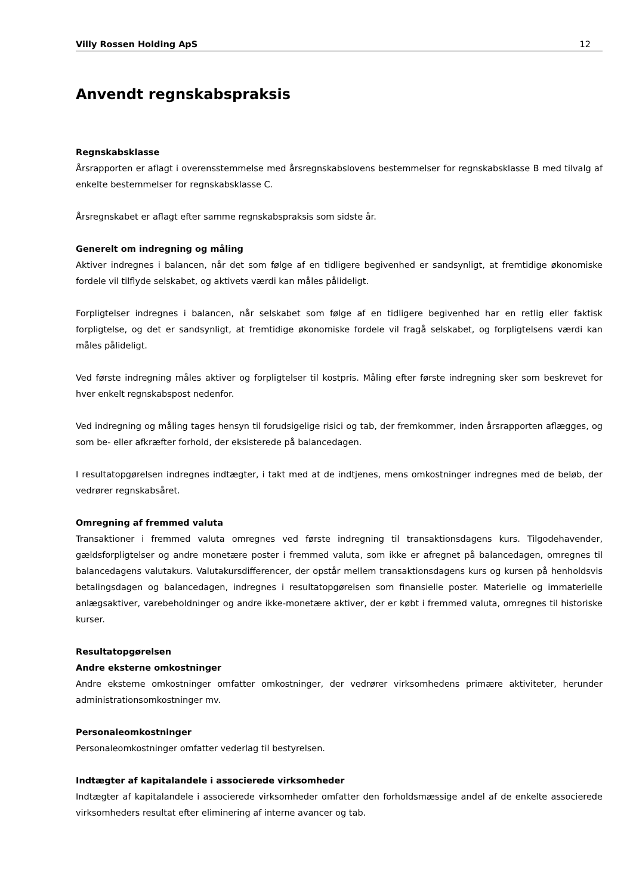Villy Rossen Holding ApS 12
Anvendt regnskabspraksis
Regnskabsklasse
Årsrapporten er aflagt i overensstemmelse med årsregnskabslovens bestemmelser for regnskabsklasse B med tilvalg af enkelte bestemmelser for regnskabsklasse C.
Årsregnskabet er aflagt efter samme regnskabspraksis som sidste år.
Generelt om indregning og måling
Aktiver indregnes i balancen, når det som følge af en tidligere begivenhed er sandsynligt, at fremtidige økonomiske fordele vil tilflyde selskabet, og aktivets værdi kan måles pålideligt.
Forpligtelser indregnes i balancen, når selskabet som følge af en tidligere begivenhed har en retlig eller faktisk forpligtelse, og det er sandsynligt, at fremtidige økonomiske fordele vil fragå selskabet, og forpligtelsens værdi kan måles pålideligt.
Ved første indregning måles aktiver og forpligtelser til kostpris. Måling efter første indregning sker som beskrevet for hver enkelt regnskabspost nedenfor.
Ved indregning og måling tages hensyn til forudsigelige risici og tab, der fremkommer, inden årsrapporten aflægges, og som be- eller afkræfter forhold, der eksisterede på balancedagen.
I resultatopgørelsen indregnes indtægter, i takt med at de indtjenes, mens omkostninger indregnes med de beløb, der vedrører regnskabsåret.
Omregning af fremmed valuta
Transaktioner i fremmed valuta omregnes ved første indregning til transaktionsdagens kurs. Tilgodehavender, gældsforpligtelser og andre monetære poster i fremmed valuta, som ikke er afregnet på balancedagen, omregnes til balancedagens valutakurs. Valutakursdifferencer, der opstår mellem transaktionsdagens kurs og kursen på henholdsvis betalingsdagen og balancedagen, indregnes i resultatopgørelsen som finansielle poster. Materielle og immaterielle anlægsaktiver, varebeholdninger og andre ikke-monetære aktiver, der er købt i fremmed valuta, omregnes til historiske kurser.
Resultatopgørelsen
Andre eksterne omkostninger
Andre eksterne omkostninger omfatter omkostninger, der vedrører virksomhedens primære aktiviteter, herunder administrationsomkostninger mv.
Personaleomkostninger
Personaleomkostninger omfatter vederlag til bestyrelsen.
Indtægter af kapitalandele i associerede virksomheder
Indtægter af kapitalandele i associerede virksomheder omfatter den forholdsmæssige andel af de enkelte associerede virksomheders resultat efter eliminering af interne avancer og tab.